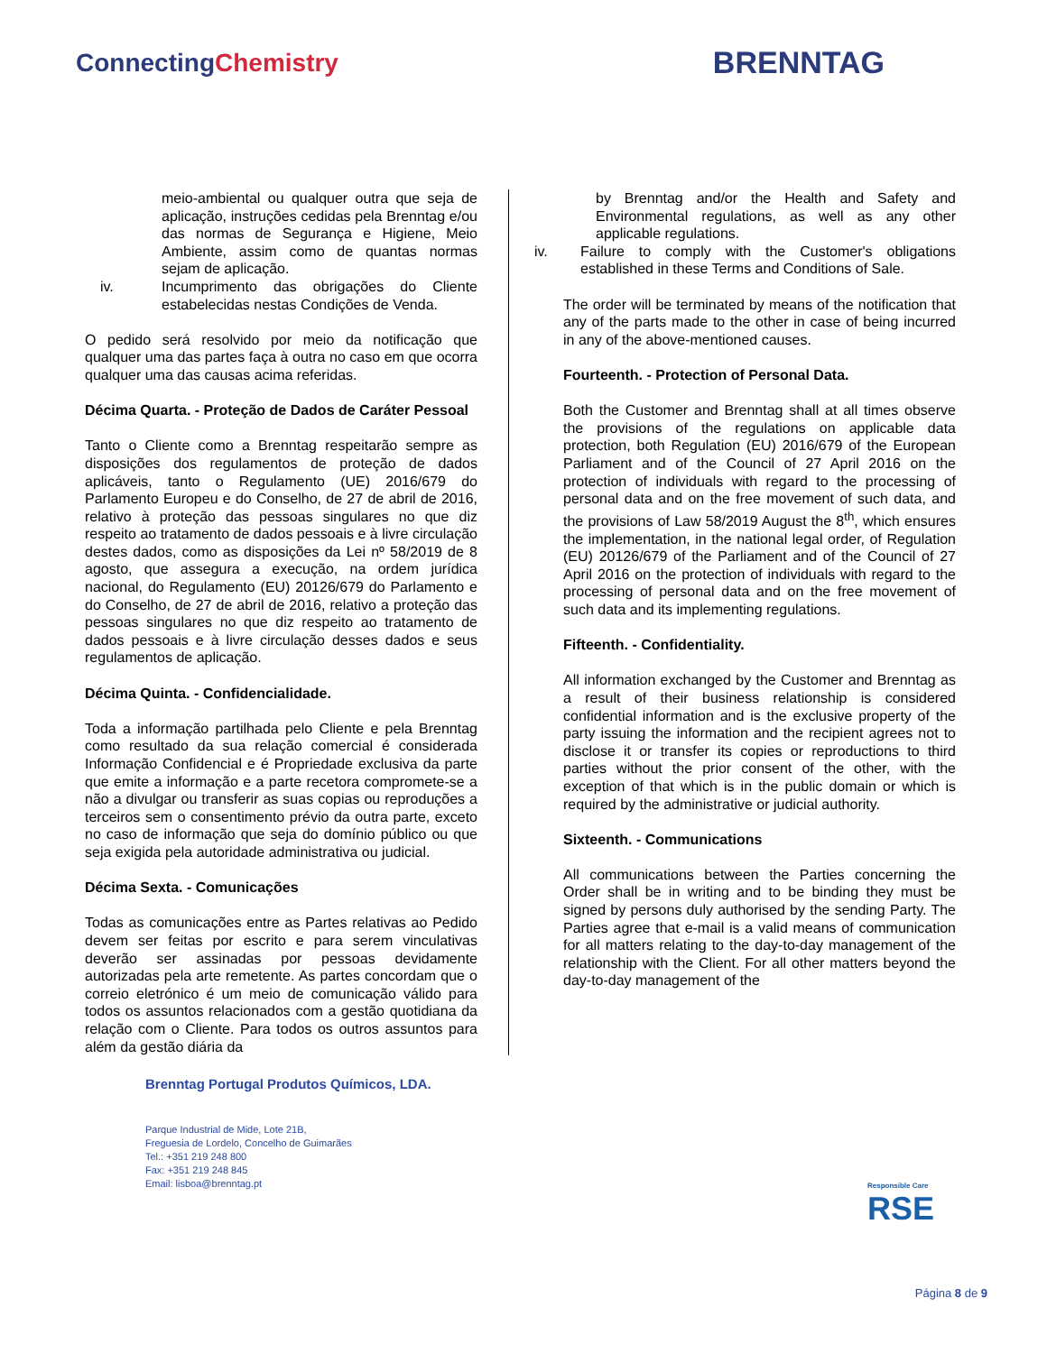ConnectingChemistry
BRENNTAG
meio-ambiental ou qualquer outra que seja de aplicação, instruções cedidas pela Brenntag e/ou das normas de Segurança e Higiene, Meio Ambiente, assim como de quantas normas sejam de aplicação.
iv. Incumprimento das obrigações do Cliente estabelecidas nestas Condições de Venda.
O pedido será resolvido por meio da notificação que qualquer uma das partes faça à outra no caso em que ocorra qualquer uma das causas acima referidas.
Décima Quarta. - Proteção de Dados de Caráter Pessoal
Tanto o Cliente como a Brenntag respeitarão sempre as disposições dos regulamentos de proteção de dados aplicáveis, tanto o Regulamento (UE) 2016/679 do Parlamento Europeu e do Conselho, de 27 de abril de 2016, relativo à proteção das pessoas singulares no que diz respeito ao tratamento de dados pessoais e à livre circulação destes dados, como as disposições da Lei nº 58/2019 de 8 agosto, que assegura a execução, na ordem jurídica nacional, do Regulamento (EU) 20126/679 do Parlamento e do Conselho, de 27 de abril de 2016, relativo a proteção das pessoas singulares no que diz respeito ao tratamento de dados pessoais e à livre circulação desses dados e seus regulamentos de aplicação.
Décima Quinta. - Confidencialidade.
Toda a informação partilhada pelo Cliente e pela Brenntag como resultado da sua relação comercial é considerada Informação Confidencial e é Propriedade exclusiva da parte que emite a informação e a parte recetora compromete-se a não a divulgar ou transferir as suas copias ou reproduções a terceiros sem o consentimento prévio da outra parte, exceto no caso de informação que seja do domínio público ou que seja exigida pela autoridade administrativa ou judicial.
Décima Sexta. - Comunicações
Todas as comunicações entre as Partes relativas ao Pedido devem ser feitas por escrito e para serem vinculativas deverão ser assinadas por pessoas devidamente autorizadas pela arte remetente. As partes concordam que o correio eletrónico é um meio de comunicação válido para todos os assuntos relacionados com a gestão quotidiana da relação com o Cliente. Para todos os outros assuntos para além da gestão diária da
by Brenntag and/or the Health and Safety and Environmental regulations, as well as any other applicable regulations.
iv. Failure to comply with the Customer's obligations established in these Terms and Conditions of Sale.
The order will be terminated by means of the notification that any of the parts made to the other in case of being incurred in any of the above-mentioned causes.
Fourteenth. - Protection of Personal Data.
Both the Customer and Brenntag shall at all times observe the provisions of the regulations on applicable data protection, both Regulation (EU) 2016/679 of the European Parliament and of the Council of 27 April 2016 on the protection of individuals with regard to the processing of personal data and on the free movement of such data, and the provisions of Law 58/2019 August the 8<sup>th</sup>, which ensures the implementation, in the national legal order, of Regulation (EU) 20126/679 of the Parliament and of the Council of 27 April 2016 on the protection of individuals with regard to the processing of personal data and on the free movement of such data and its implementing regulations.
Fifteenth. - Confidentiality.
All information exchanged by the Customer and Brenntag as a result of their business relationship is considered confidential information and is the exclusive property of the party issuing the information and the recipient agrees not to disclose it or transfer its copies or reproductions to third parties without the prior consent of the other, with the exception of that which is in the public domain or which is required by the administrative or judicial authority.
Sixteenth. - Communications
All communications between the Parties concerning the Order shall be in writing and to be binding they must be signed by persons duly authorised by the sending Party. The Parties agree that e-mail is a valid means of communication for all matters relating to the day-to-day management of the relationship with the Client. For all other matters beyond the day-to-day management of the
Brenntag Portugal Produtos Químicos, LDA.
Parque Industrial de Mide, Lote 21B,
Freguesia de Lordelo, Concelho de Guimarães
Tel.: +351 219 248 800
Fax: +351 219 248 845
Email: lisboa@brenntag.pt
Responsible Care
RSE
Página 8 de 9